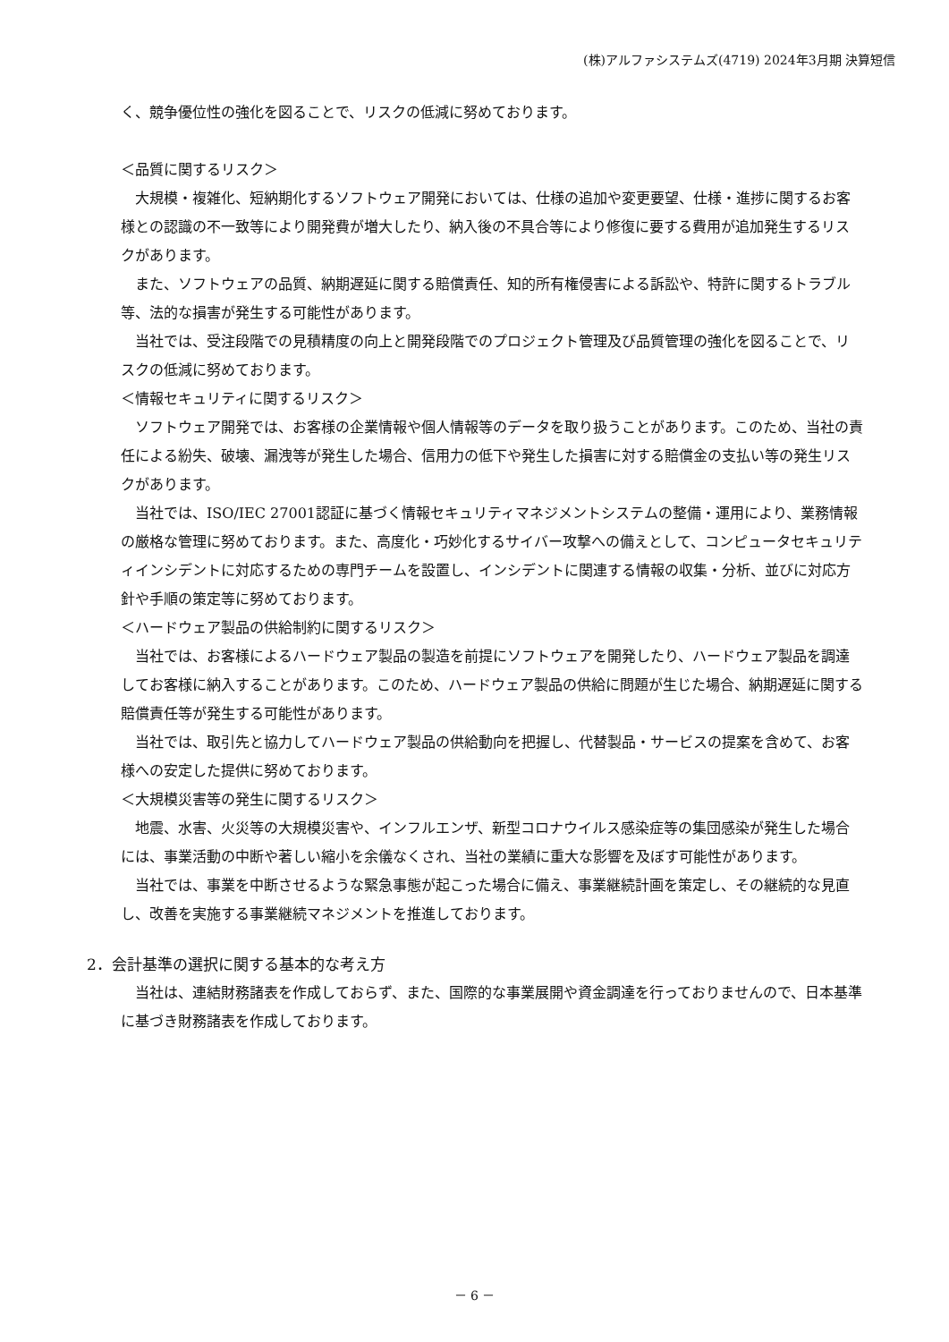(株)アルファシステムズ(4719) 2024年3月期 決算短信
く、競争優位性の強化を図ることで、リスクの低減に努めております。
＜品質に関するリスク＞
大規模・複雑化、短納期化するソフトウェア開発においては、仕様の追加や変更要望、仕様・進捗に関するお客様との認識の不一致等により開発費が増大したり、納入後の不具合等により修復に要する費用が追加発生するリスクがあります。
また、ソフトウェアの品質、納期遅延に関する賠償責任、知的所有権侵害による訴訟や、特許に関するトラブル等、法的な損害が発生する可能性があります。
当社では、受注段階での見積精度の向上と開発段階でのプロジェクト管理及び品質管理の強化を図ることで、リスクの低減に努めております。
＜情報セキュリティに関するリスク＞
ソフトウェア開発では、お客様の企業情報や個人情報等のデータを取り扱うことがあります。このため、当社の責任による紛失、破壊、漏洩等が発生した場合、信用力の低下や発生した損害に対する賠償金の支払い等の発生リスクがあります。
当社では、ISO/IEC 27001認証に基づく情報セキュリティマネジメントシステムの整備・運用により、業務情報の厳格な管理に努めております。また、高度化・巧妙化するサイバー攻撃への備えとして、コンピュータセキュリティインシデントに対応するための専門チームを設置し、インシデントに関連する情報の収集・分析、並びに対応方針や手順の策定等に努めております。
＜ハードウェア製品の供給制約に関するリスク＞
当社では、お客様によるハードウェア製品の製造を前提にソフトウェアを開発したり、ハードウェア製品を調達してお客様に納入することがあります。このため、ハードウェア製品の供給に問題が生じた場合、納期遅延に関する賠償責任等が発生する可能性があります。
当社では、取引先と協力してハードウェア製品の供給動向を把握し、代替製品・サービスの提案を含めて、お客様への安定した提供に努めております。
＜大規模災害等の発生に関するリスク＞
地震、水害、火災等の大規模災害や、インフルエンザ、新型コロナウイルス感染症等の集団感染が発生した場合には、事業活動の中断や著しい縮小を余儀なくされ、当社の業績に重大な影響を及ぼす可能性があります。
当社では、事業を中断させるような緊急事態が起こった場合に備え、事業継続計画を策定し、その継続的な見直し、改善を実施する事業継続マネジメントを推進しております。
2．会計基準の選択に関する基本的な考え方
当社は、連結財務諸表を作成しておらず、また、国際的な事業展開や資金調達を行っておりませんので、日本基準に基づき財務諸表を作成しております。
－ 6 －